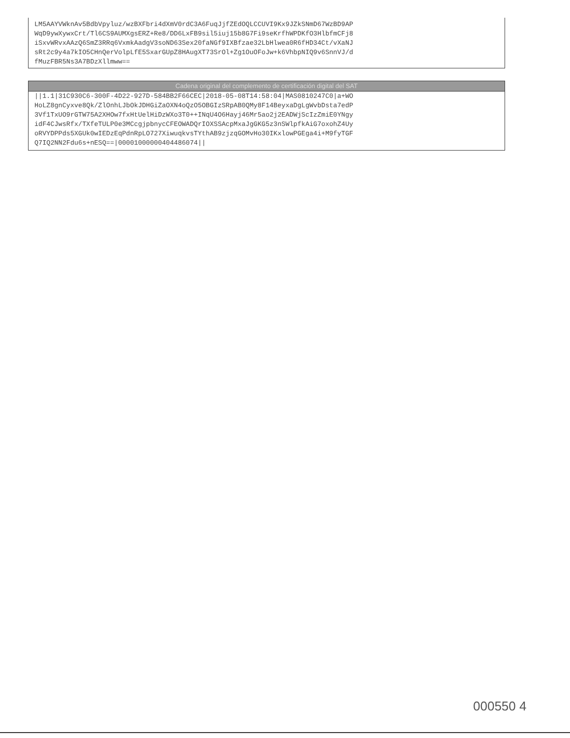LM5AAYVWknAv5BdbVpyluz/wzBXFbri4dXmV0rdC3A6FuqJjfZEdOQLCCUVI9Kx9JZkSNmD67WzBD9AP WqD9ywXywxCrt/Tl6CS9AUMXgsERZ+Re8/DD6LxFB9sil5iuj15b8G7Fi9seKrfhWPDKfO3HlbfmCFj8 iSxvWRvxAAzQ6SmZ3RRq6VxmkAadgV3soND63Sex20faNGf9IXBfzae32LbHlwea0R6fHD34Ct/vXaNJ sRt2c9y4a7kIO5CHnQerVolpLfE5SxarGUpZ8HAugXT73SrOl+Zg1OuOFoJw+k6VhbpNIQ9v6SnnVJ/d fMuzFBR5Ns3A7BDzXllmww==
Cadena original del complemento de certificación digital del SAT
||1.1|31C930C6-300F-4D22-927D-584BB2F66CEC|2018-05-08T14:58:04|MAS0810247C0|a+WO HoLZ8gnCyxve8Qk/ZlOnhLJbOkJDHGiZaOXN4oQzO5OBGIzSRpAB0QMy8F14BeyxaDgLgWvbDsta7edP 3Vf1TxUO9rGTW75A2XHOw7fxHtUelHiDzWXo3T0++INqU4O6Hayj46Mr5ao2j2EADWjScIzZmiE0YNgy idF4CJwsRfx/TXfeTULP0e3MCcgjpbnycCFEOWADQrIOXSSAcpMxaJgGKG5z3nSWlpfkAiG7oxohZ4Uy oRVYDPPds5XGUk0wIEDzEqPdnRpLO727XiwuqkvsTYthAB9zjzqGOMvHo30IKxlowPGEga4i+M9fyTGF Q7IQ2NN2Fdu6s+nESQ==|00001000000404486074||
000550 4